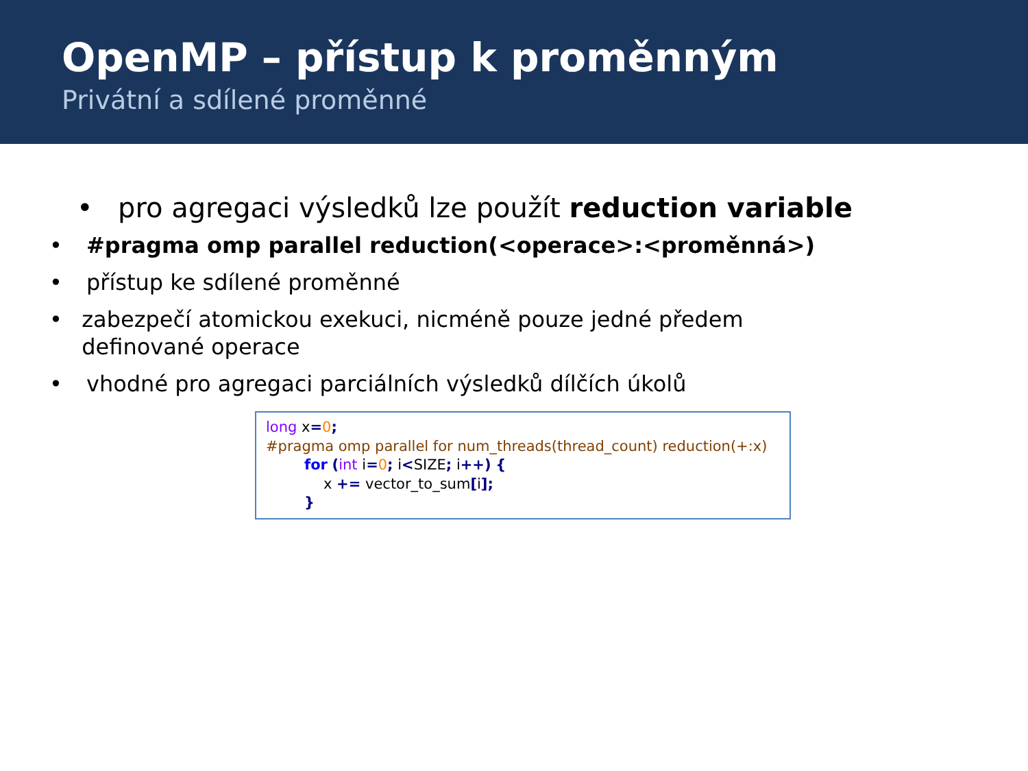OpenMP – přístup k proměnným
Privátní a sdílené proměnné
• pro agregaci výsledků lze použít reduction variable
• #pragma omp parallel reduction(<operace>:<proměnná>)
• přístup ke sdílené proměnné
• zabezpečí atomickou exekuci, nicméně pouze jedné předem definované operace
• vhodné pro agregaci parciálních výsledků dílčích úkolů
long x=0;
#pragma omp parallel for num_threads(thread_count) reduction(+:x)
for (int i=0; i<SIZE; i++) {
x += vector_to_sum[i];
}